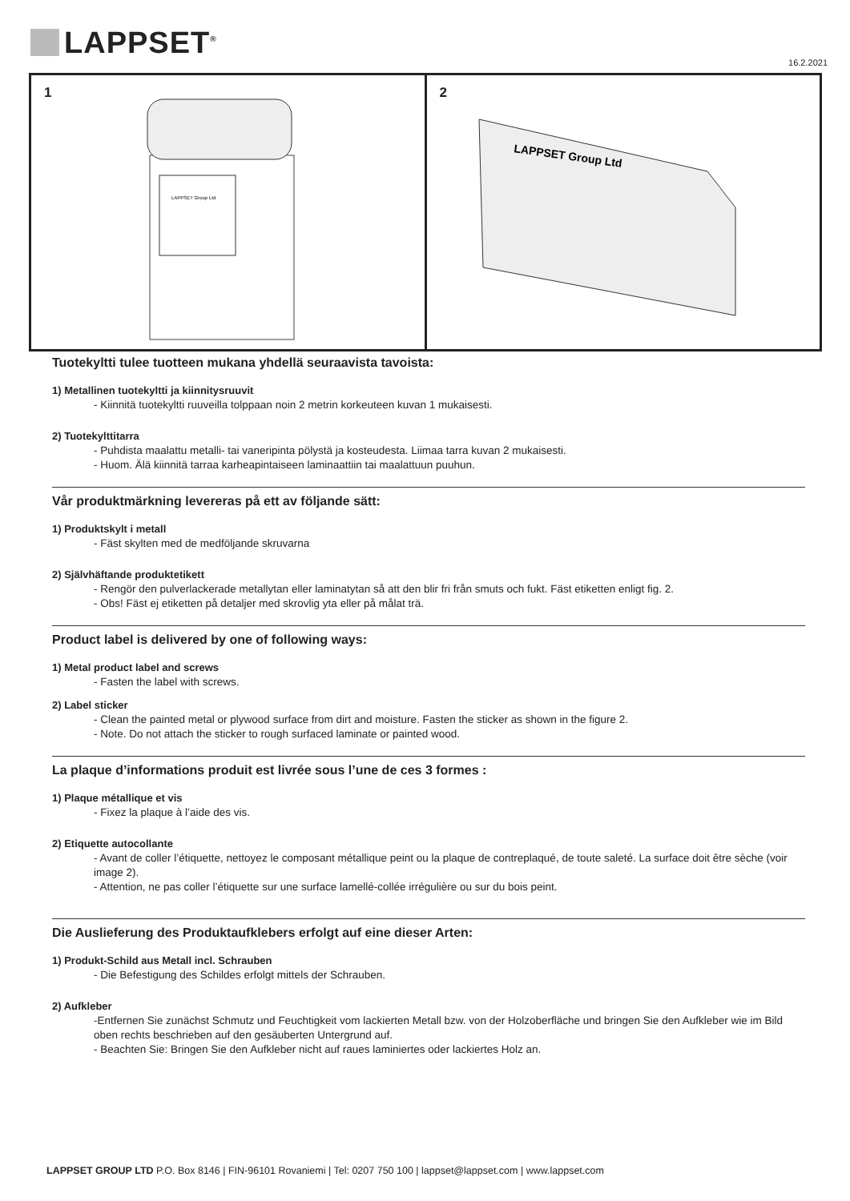LAPPSET<sup>®</sup>
16.2.2021
1
LAPPSET Group Ltd
2
LAPPSET Group Ltd
Tuotekyltti tulee tuotteen mukana yhdellä seuraavista tavoista:
1) Metallinen tuotekyltti ja kiinnitysruuvit
- Kiinnitä tuotekyltti ruuveilla tolppaan noin 2 metrin korkeuteen kuvan 1 mukaisesti.
2) Tuotekylttitarra
- Puhdista maalattu metalli- tai vaneripinta pölystä ja kosteudesta. Liimaa tarra kuvan 2 mukaisesti.
- Huom. Älä kiinnitä tarraa karheapintaiseen laminaattiin tai maalattuun puuhun.
Vår produktmärkning levereras på ett av följande sätt:
1) Produktskylt i metall
- Fäst skylten med de medföljande skruvarna
2) Självhäftande produktetikett
- Rengör den pulverlackerade metallytan eller laminatytan så att den blir fri från smuts och fukt. Fäst etiketten enligt fig. 2.
- Obs! Fäst ej etiketten på detaljer med skrovlig yta eller på målat trä.
Product label is delivered by one of following ways:
1) Metal product label and screws
- Fasten the label with screws.
2) Label sticker
- Clean the painted metal or plywood surface from dirt and moisture. Fasten the sticker as shown in the figure 2.
- Note. Do not attach the sticker to rough surfaced laminate or painted wood.
La plaque d’informations produit est livrée sous l’une de ces 3 formes :
1) Plaque métallique et vis
- Fixez la plaque à l’aide des vis.
2) Etiquette autocollante
- Avant de coller l’étiquette, nettoyez le composant métallique peint ou la plaque de contreplaqué, de toute saleté. La surface doit être sèche (voir image 2).
- Attention, ne pas coller l’étiquette sur une surface lamellé-collée irrégulière ou sur du bois peint.
Die Auslieferung des Produktaufklebers erfolgt auf eine dieser Arten:
1) Produkt-Schild aus Metall incl. Schrauben
- Die Befestigung des Schildes erfolgt mittels der Schrauben.
2) Aufkleber
-Entfernen Sie zunächst Schmutz und Feuchtigkeit vom lackierten Metall bzw. von der Holzoberfläche und bringen Sie den Aufkleber wie im Bild oben rechts beschrieben auf den gesäuberten Untergrund auf.
- Beachten Sie: Bringen Sie den Aufkleber nicht auf raues laminiertes oder lackiertes Holz an.
LAPPSET GROUP LTD P.O. Box 8146 | FIN-96101 Rovaniemi | Tel: 0207 750 100 | lappset@lappset.com | www.lappset.com